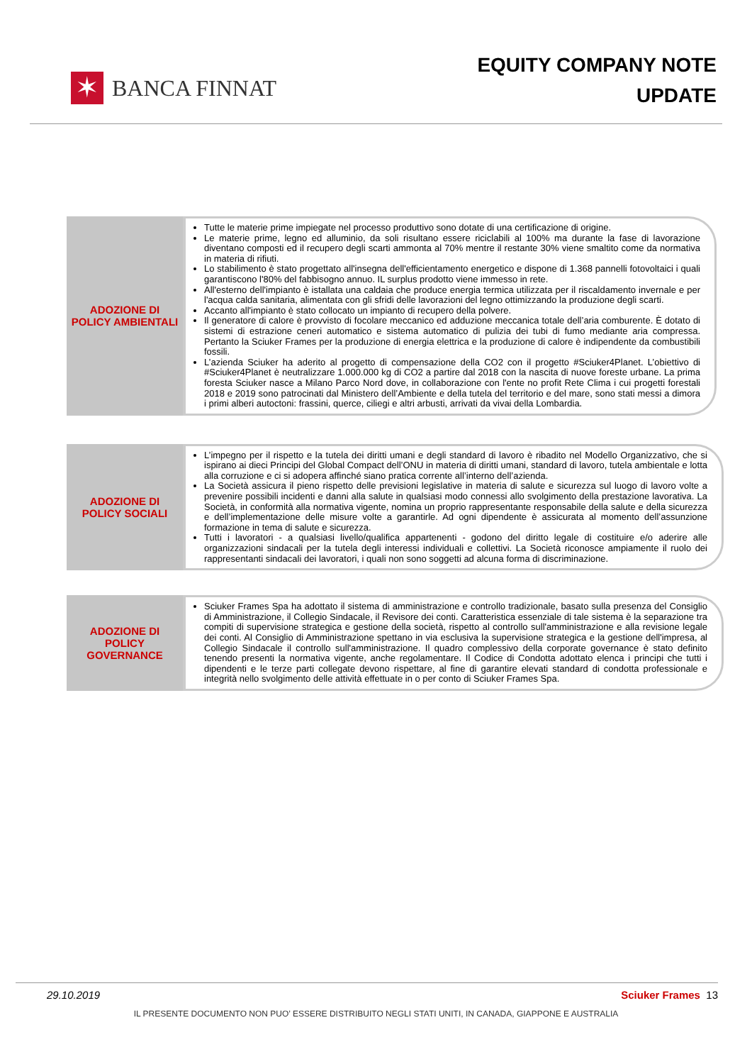✶
BANCA FINNAT
EQUITY COMPANY NOTE
UPDATE
ADOZIONE DI POLICY AMBIENTALI
Tutte le materie prime impiegate nel processo produttivo sono dotate di una certificazione di origine.
Le materie prime, legno ed alluminio, da soli risultano essere riciclabili al 100% ma durante la fase di lavorazione diventano composti ed il recupero degli scarti ammonta al 70% mentre il restante 30% viene smaltito come da normativa in materia di rifiuti.
Lo stabilimento è stato progettato all'insegna dell'efficientamento energetico e dispone di 1.368 pannelli fotovoltaici i quali garantiscono l'80% del fabbisogno annuo. IL surplus prodotto viene immesso in rete.
All'esterno dell'impianto è istallata una caldaia che produce energia termica utilizzata per il riscaldamento invernale e per l'acqua calda sanitaria, alimentata con gli sfridi delle lavorazioni del legno ottimizzando la produzione degli scarti.
Accanto all'impianto è stato collocato un impianto di recupero della polvere.
Il generatore di calore è provvisto di focolare meccanico ed adduzione meccanica totale dell’aria comburente. È dotato di sistemi di estrazione ceneri automatico e sistema automatico di pulizia dei tubi di fumo mediante aria compressa. Pertanto la Sciuker Frames per la produzione di energia elettrica e la produzione di calore è indipendente da combustibili fossili.
L’azienda Sciuker ha aderito al progetto di compensazione della CO2 con il progetto #Sciuker4Planet. L’obiettivo di #Sciuker4Planet è neutralizzare 1.000.000 kg di CO2 a partire dal 2018 con la nascita di nuove foreste urbane. La prima foresta Sciuker nasce a Milano Parco Nord dove, in collaborazione con l'ente no profit Rete Clima i cui progetti forestali 2018 e 2019 sono patrocinati dal Ministero dell’Ambiente e della tutela del territorio e del mare, sono stati messi a dimora i primi alberi autoctoni: frassini, querce, ciliegi e altri arbusti, arrivati da vivai della Lombardia.
ADOZIONE DI POLICY SOCIALI
L’impegno per il rispetto e la tutela dei diritti umani e degli standard di lavoro è ribadito nel Modello Organizzativo, che si ispirano ai dieci Principi del Global Compact dell’ONU in materia di diritti umani, standard di lavoro, tutela ambientale e lotta alla corruzione e ci si adopera affinché siano pratica corrente all’interno dell’azienda.
La Società assicura il pieno rispetto delle previsioni legislative in materia di salute e sicurezza sul luogo di lavoro volte a prevenire possibili incidenti e danni alla salute in qualsiasi modo connessi allo svolgimento della prestazione lavorativa. La Società, in conformità alla normativa vigente, nomina un proprio rappresentante responsabile della salute e della sicurezza e dell’implementazione delle misure volte a garantirle. Ad ogni dipendente è assicurata al momento dell’assunzione formazione in tema di salute e sicurezza.
Tutti i lavoratori - a qualsiasi livello/qualifica appartenenti - godono del diritto legale di costituire e/o aderire alle organizzazioni sindacali per la tutela degli interessi individuali e collettivi. La Società riconosce ampiamente il ruolo dei rappresentanti sindacali dei lavoratori, i quali non sono soggetti ad alcuna forma di discriminazione.
ADOZIONE DI POLICY GOVERNANCE
Sciuker Frames Spa ha adottato il sistema di amministrazione e controllo tradizionale, basato sulla presenza del Consiglio di Amministrazione, il Collegio Sindacale, il Revisore dei conti. Caratteristica essenziale di tale sistema è la separazione tra compiti di supervisione strategica e gestione della società, rispetto al controllo sull'amministrazione e alla revisione legale dei conti. Al Consiglio di Amministrazione spettano in via esclusiva la supervisione strategica e la gestione dell'impresa, al Collegio Sindacale il controllo sull'amministrazione. Il quadro complessivo della corporate governance è stato definito tenendo presenti la normativa vigente, anche regolamentare. Il Codice di Condotta adottato elenca i principi che tutti i dipendenti e le terze parti collegate devono rispettare, al fine di garantire elevati standard di condotta professionale e integrità nello svolgimento delle attività effettuate in o per conto di Sciuker Frames Spa.
29.10.2019 Sciuker Frames 13
IL PRESENTE DOCUMENTO NON PUO’ ESSERE DISTRIBUITO NEGLI STATI UNITI, IN CANADA, GIAPPONE E AUSTRALIA